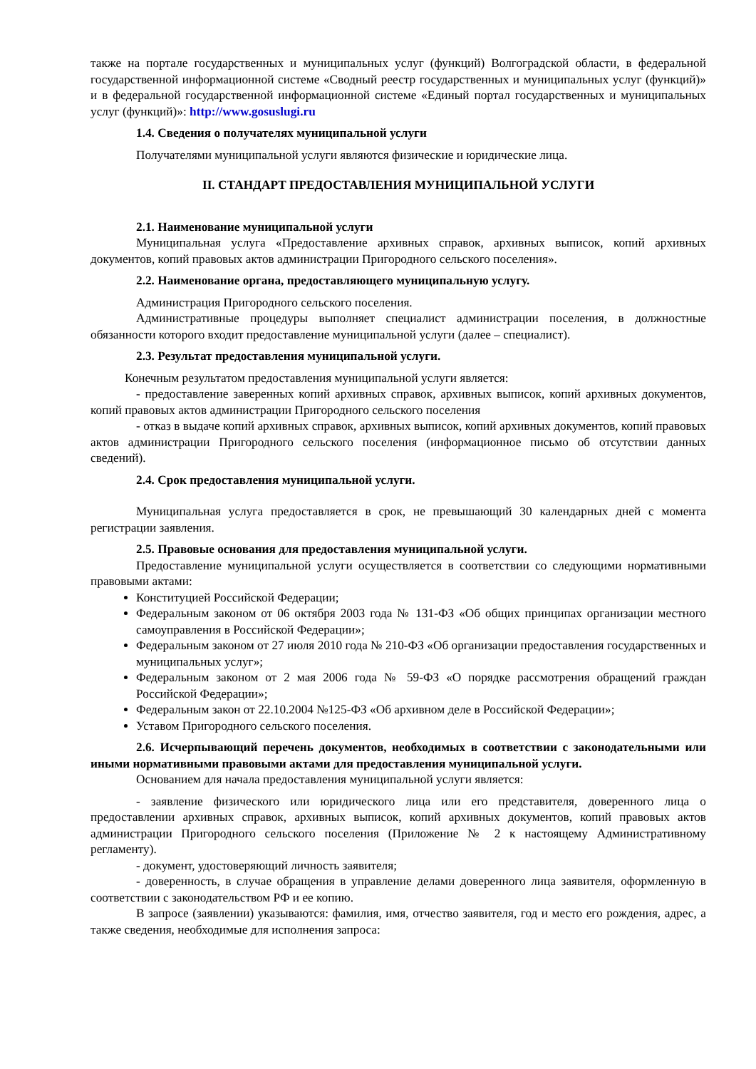также на портале государственных и муниципальных услуг (функций) Волгоградской области, в федеральной государственной информационной системе «Сводный реестр государственных и муниципальных услуг (функций)» и в федеральной государственной информационной системе «Единый портал государственных и муниципальных услуг (функций)»: http://www.gosuslugi.ru
1.4. Сведения о получателях муниципальной услуги
Получателями муниципальной услуги являются физические и юридические лица.
II. СТАНДАРТ ПРЕДОСТАВЛЕНИЯ МУНИЦИПАЛЬНОЙ УСЛУГИ
2.1. Наименование муниципальной услуги
Муниципальная услуга «Предоставление архивных справок, архивных выписок, копий архивных документов, копий правовых актов администрации Пригородного сельского поселения».
2.2. Наименование органа, предоставляющего муниципальную услугу.
Администрация Пригородного сельского поселения.
Административные процедуры выполняет специалист администрации поселения, в должностные обязанности которого входит предоставление муниципальной услуги (далее – специалист).
2.3. Результат предоставления муниципальной услуги.
Конечным результатом предоставления муниципальной услуги является:
- предоставление заверенных копий архивных справок, архивных выписок, копий архивных документов, копий правовых актов администрации Пригородного сельского поселения
- отказ в выдаче копий архивных справок, архивных выписок, копий архивных документов, копий правовых актов администрации Пригородного сельского поселения (информационное письмо об отсутствии данных сведений).
2.4. Срок предоставления муниципальной услуги.
Муниципальная услуга предоставляется в срок, не превышающий 30 календарных дней с момента регистрации заявления.
2.5. Правовые основания для предоставления муниципальной услуги.
Предоставление муниципальной услуги осуществляется в соответствии со следующими нормативными правовыми актами:
Конституцией Российской Федерации;
Федеральным законом от 06 октября 2003 года № 131-ФЗ «Об общих принципах организации местного самоуправления в Российской Федерации»;
Федеральным законом от 27 июля 2010 года № 210-ФЗ «Об организации предоставления государственных и муниципальных услуг»;
Федеральным законом от 2 мая 2006 года № 59-ФЗ «О порядке рассмотрения обращений граждан Российской Федерации»;
Федеральным закон от 22.10.2004 №125-ФЗ «Об архивном деле в Российской Федерации»;
Уставом Пригородного сельского поселения.
2.6. Исчерпывающий перечень документов, необходимых в соответствии с законодательными или иными нормативными правовыми актами для предоставления муниципальной услуги.
Основанием для начала предоставления муниципальной услуги является:
- заявление физического или юридического лица или его представителя, доверенного лица о предоставлении архивных справок, архивных выписок, копий архивных документов, копий правовых актов администрации Пригородного сельского поселения (Приложение № 2 к настоящему Административному регламенту).
- документ, удостоверяющий личность заявителя;
- доверенность, в случае обращения в управление делами доверенного лица заявителя, оформленную в соответствии с законодательством РФ и ее копию.
В запросе (заявлении) указываются: фамилия, имя, отчество заявителя, год и место его рождения, адрес, а также сведения, необходимые для исполнения запроса: